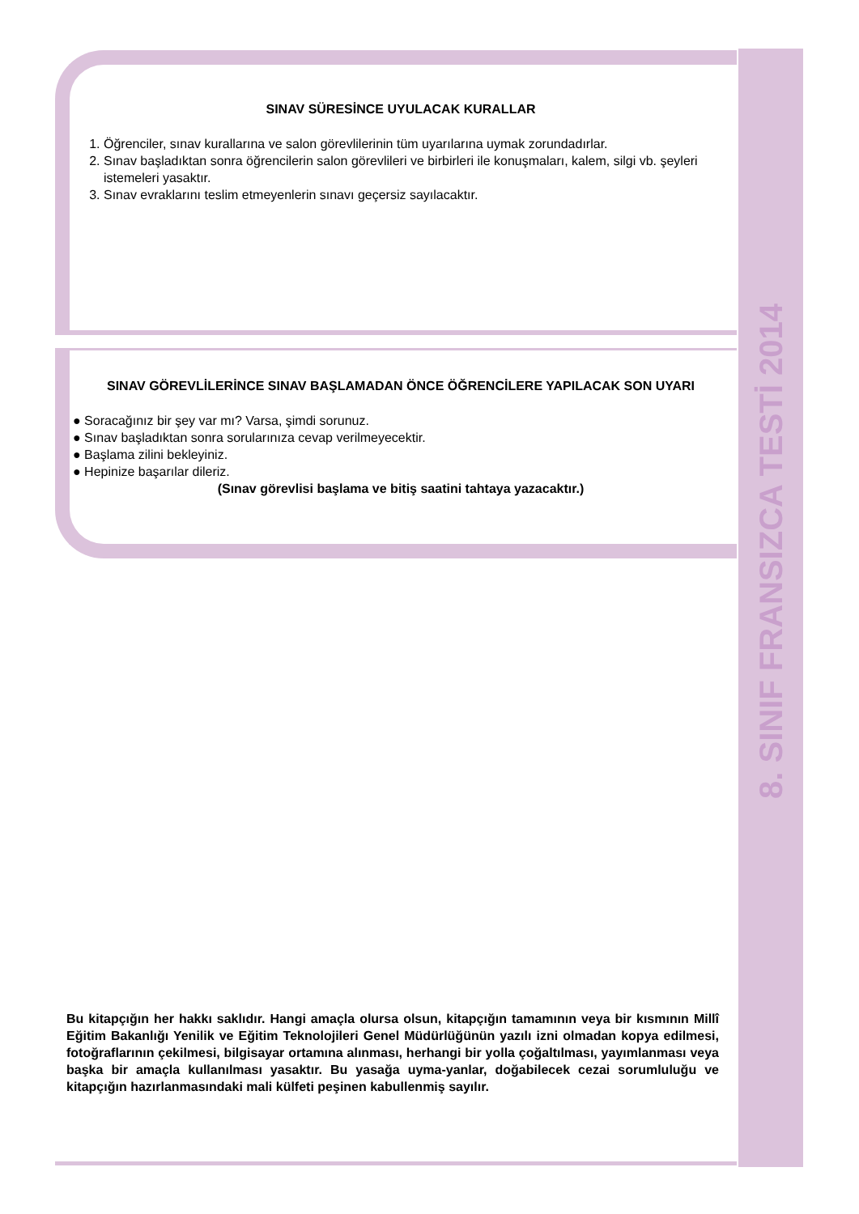SINAV SÜRESİNCE UYULACAK KURALLAR
1. Öğrenciler, sınav kurallarına ve salon görevlilerinin tüm uyarılarına uymak zorundadırlar.
2. Sınav başladıktan sonra öğrencilerin salon görevlileri ve birbirleri ile konuşmaları, kalem, silgi vb. şeyleri istemeleri yasaktır.
3. Sınav evraklarını teslim etmeyenlerin sınavı geçersiz sayılacaktır.
SINAV GÖREVLİLERİNCE SINAV BAŞLAMADAN ÖNCE ÖĞRENCİLERE YAPILACAK SON UYARI
● Soracağınız bir şey var mı? Varsa, şimdi sorunuz.
● Sınav başladıktan sonra sorularınıza cevap verilmeyecektir.
● Başlama zilini bekleyiniz.
● Hepinize başarılar dileriz.
(Sınav görevlisi başlama ve bitiş saatini tahtaya yazacaktır.)
Bu kitapçığın her hakkı saklıdır. Hangi amaçla olursa olsun, kitapçığın tamamının veya bir kısmının Millî Eğitim Bakanlığı Yenilik ve Eğitim Teknolojileri Genel Müdürlüğünün yazılı izni olmadan kopya edilmesi, fotoğraflarının çekilmesi, bilgisayar ortamına alınması, herhangi bir yolla çoğaltılması, yayımlanması veya başka bir amaçla kullanılması yasaktır. Bu yasağa uyma-yanlar, doğabilecek cezai sorumluluğu ve kitapçığın hazırlanmasındaki mali külfeti peşinen kabullenmiş sayılır.
8. SINIF FRANSIZCA TESTİ 2014